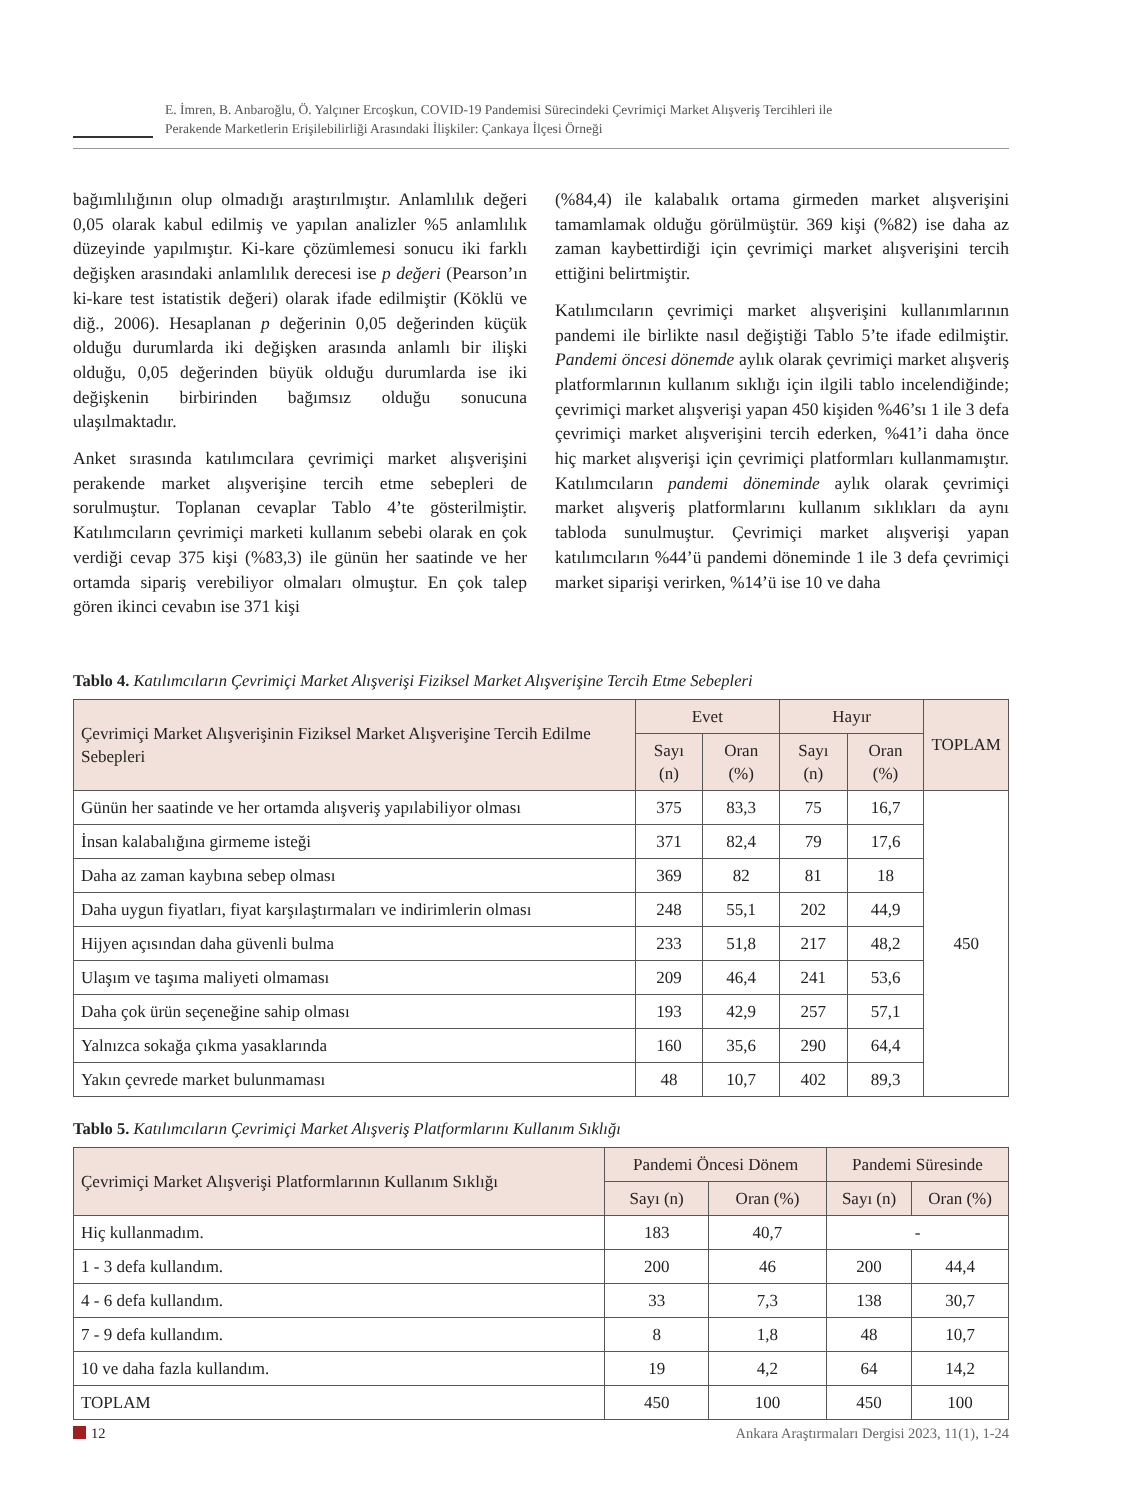E. İmren, B. Anbaroğlu, Ö. Yalçıner Ercoşkun, COVID-19 Pandemisi Sürecindeki Çevrimiçi Market Alışveriş Tercihleri ile
Perakende Marketlerin Erişilebilirliği Arasındaki İlişkiler: Çankaya İlçesi Örneği
bağımlılığının olup olmadığı araştırılmıştır. Anlamlılık değeri 0,05 olarak kabul edilmiş ve yapılan analizler %5 anlamlılık düzeyinde yapılmıştır. Ki-kare çözümlemesi sonucu iki farklı değişken arasındaki anlamlılık derecesi ise p değeri (Pearson’ın ki-kare test istatistik değeri) olarak ifade edilmiştir (Köklü ve diğ., 2006). Hesaplanan p değerinin 0,05 değerinden küçük olduğu durumlarda iki değişken arasında anlamlı bir ilişki olduğu, 0,05 değerinden büyük olduğu durumlarda ise iki değişkenin birbirinden bağımsız olduğu sonucuna ulaşılmaktadır.
Anket sırasında katılımcılara çevrimiçi market alışverişini perakende market alışverişine tercih etme sebepleri de sorulmuştur. Toplanan cevaplar Tablo 4’te gösterilmiştir. Katılımcıların çevrimiçi marketi kullanım sebebi olarak en çok verdiği cevap 375 kişi (%83,3) ile günün her saatinde ve her ortamda sipariş verebiliyor olmaları olmuştur. En çok talep gören ikinci cevabın ise 371 kişi
(%84,4) ile kalabalık ortama girmeden market alışverişini tamamlamak olduğu görülmüştür. 369 kişi (%82) ise daha az zaman kaybettirdiği için çevrimiçi market alışverişini tercih ettiğini belirtmiştir.
Katılımcıların çevrimiçi market alışverişini kullanımlarının pandemi ile birlikte nasıl değiştiği Tablo 5’te ifade edilmiştir. Pandemi öncesi dönemde aylık olarak çevrimiçi market alışveriş platformlarının kullanım sıklığı için ilgili tablo incelendiğinde; çevrimiçi market alışverişi yapan 450 kişiden %46’sı 1 ile 3 defa çevrimiçi market alışverişini tercih ederken, %41’i daha önce hiç market alışverişi için çevrimiçi platformları kullanmamıştır. Katılımcıların pandemi döneminde aylık olarak çevrimiçi market alışveriş platformlarını kullanım sıklıkları da aynı tabloda sunulmuştur. Çevrimiçi market alışverişi yapan katılımcıların %44’ü pandemi döneminde 1 ile 3 defa çevrimiçi market siparişi verirken, %14’ü ise 10 ve daha
Tablo 4. Katılımcıların Çevrimiçi Market Alışverişi Fiziksel Market Alışverişine Tercih Etme Sebepleri
| Çevrimiçi Market Alışverişinin Fiziksel Market Alışverişine Tercih Edilme Sebepleri | Evet | | Hayır | | TOPLAM |
| --- | --- | --- | --- | --- | --- |
| | Sayı (n) | Oran (%) | Sayı (n) | Oran (%) | |
| Günün her saatinde ve her ortamda alışveriş yapılabiliyor olması | 375 | 83,3 | 75 | 16,7 | 450 |
| İnsan kalabalığına girmeme isteği | 371 | 82,4 | 79 | 17,6 | |
| Daha az zaman kaybına sebep olması | 369 | 82 | 81 | 18 | |
| Daha uygun fiyatları, fiyat karşılaştırmaları ve indirimlerin olması | 248 | 55,1 | 202 | 44,9 | |
| Hijyen açısından daha güvenli bulma | 233 | 51,8 | 217 | 48,2 | |
| Ulaşım ve taşıma maliyeti olmaması | 209 | 46,4 | 241 | 53,6 | |
| Daha çok ürün seçeneğine sahip olması | 193 | 42,9 | 257 | 57,1 | |
| Yalnızca sokağa çıkma yasaklarında | 160 | 35,6 | 290 | 64,4 | |
| Yakın çevrede market bulunmaması | 48 | 10,7 | 402 | 89,3 | |
Tablo 5. Katılımcıların Çevrimiçi Market Alışveriş Platformlarını Kullanım Sıklığı
| Çevrimiçi Market Alışverişi Platformlarının Kullanım Sıklığı | Pandemi Öncesi Dönem | | Pandemi Süresinde | |
| --- | --- | --- | --- | --- |
| | Sayı (n) | Oran (%) | Sayı (n) | Oran (%) |
| Hiç kullanmadım. | 183 | 40,7 | - | |
| 1 - 3 defa kullandım. | 200 | 46 | 200 | 44,4 |
| 4 - 6 defa kullandım. | 33 | 7,3 | 138 | 30,7 |
| 7 - 9 defa kullandım. | 8 | 1,8 | 48 | 10,7 |
| 10 ve daha fazla kullandım. | 19 | 4,2 | 64 | 14,2 |
| TOPLAM | 450 | 100 | 450 | 100 |
12 Ankara Araştırmaları Dergisi 2023, 11(1), 1-24